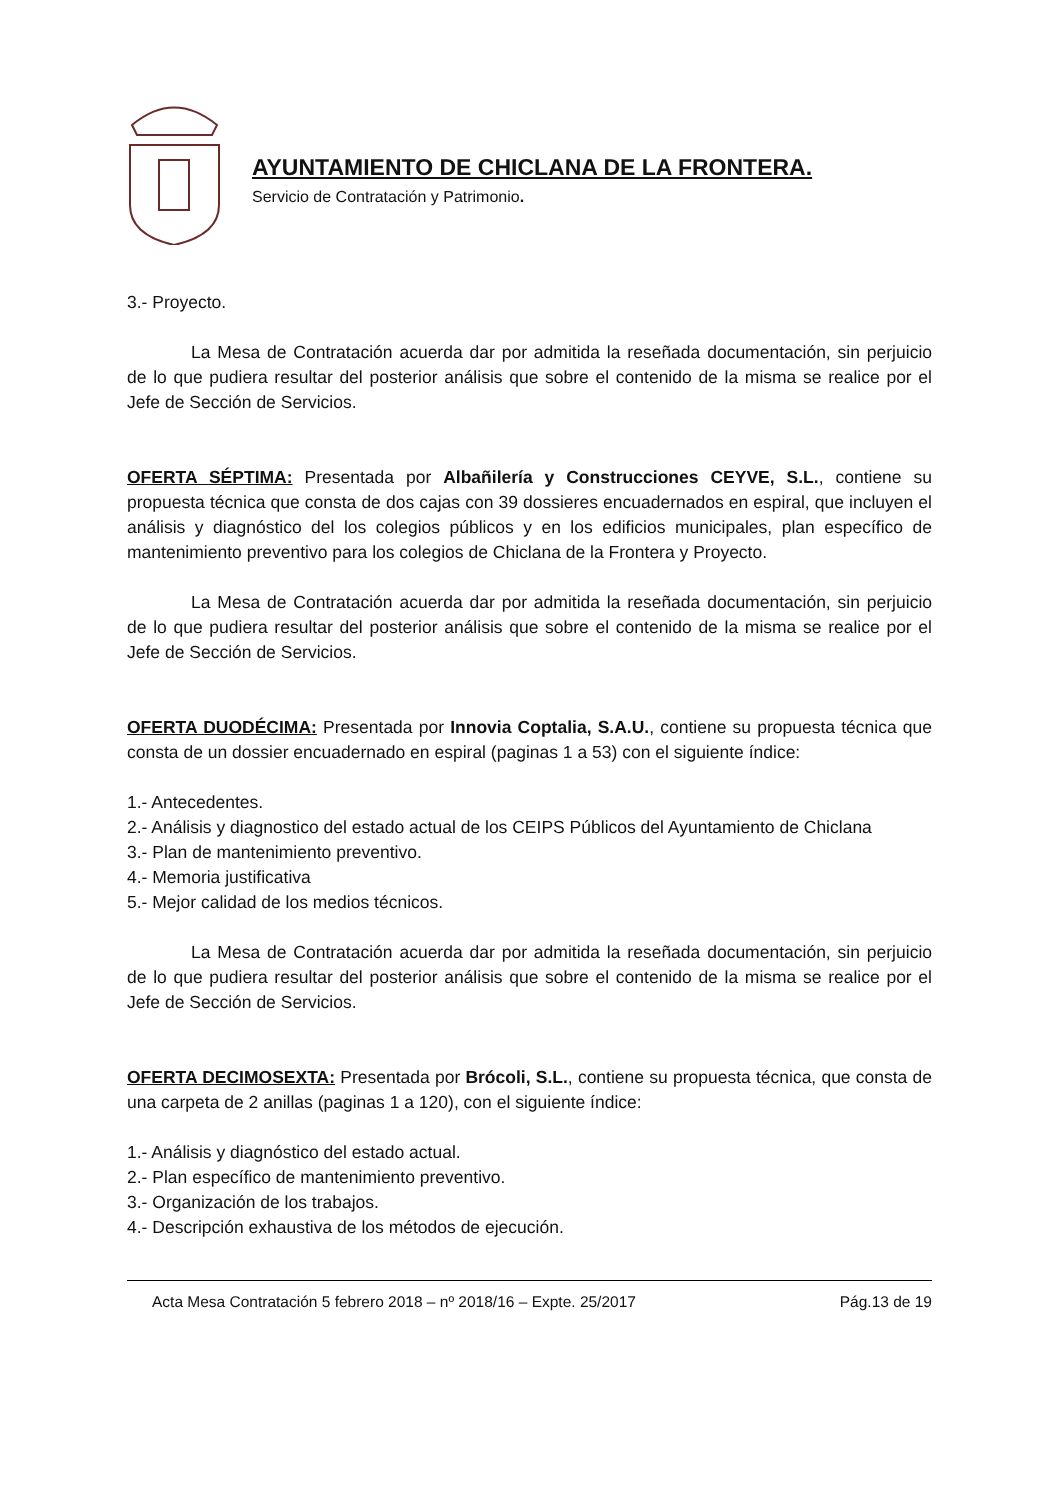AYUNTAMIENTO DE CHICLANA DE LA FRONTERA.
Servicio de Contratación y Patrimonio.
3.- Proyecto.
La Mesa de Contratación acuerda dar por admitida la reseñada documentación, sin perjuicio de lo que pudiera resultar del posterior análisis que sobre el contenido de la misma se realice por el Jefe de Sección de Servicios.
OFERTA SÉPTIMA: Presentada por Albañilería y Construcciones CEYVE, S.L., contiene su propuesta técnica que consta de dos cajas con 39 dossieres encuadernados en espiral, que incluyen el análisis y diagnóstico del los colegios públicos y en los edificios municipales, plan específico de mantenimiento preventivo para los colegios de Chiclana de la Frontera y Proyecto.
La Mesa de Contratación acuerda dar por admitida la reseñada documentación, sin perjuicio de lo que pudiera resultar del posterior análisis que sobre el contenido de la misma se realice por el Jefe de Sección de Servicios.
OFERTA DUODÉCIMA: Presentada por Innovia Coptalia, S.A.U., contiene su propuesta técnica que consta de un dossier encuadernado en espiral (paginas 1 a 53) con el siguiente índice:
1.- Antecedentes.
2.- Análisis y diagnostico del estado actual de los CEIPS Públicos del Ayuntamiento de Chiclana
3.- Plan de mantenimiento preventivo.
4.- Memoria justificativa
5.- Mejor calidad de los medios técnicos.
La Mesa de Contratación acuerda dar por admitida la reseñada documentación, sin perjuicio de lo que pudiera resultar del posterior análisis que sobre el contenido de la misma se realice por el Jefe de Sección de Servicios.
OFERTA DECIMOSEXTA: Presentada por Brócoli, S.L., contiene su propuesta técnica, que consta de una carpeta de 2 anillas (paginas 1 a 120), con el siguiente índice:
1.- Análisis y diagnóstico del estado actual.
2.- Plan específico de mantenimiento preventivo.
3.- Organización de los trabajos.
4.- Descripción exhaustiva de los métodos de ejecución.
Acta Mesa Contratación 5 febrero 2018 – nº 2018/16 – Expte. 25/2017 Pág.13 de 19